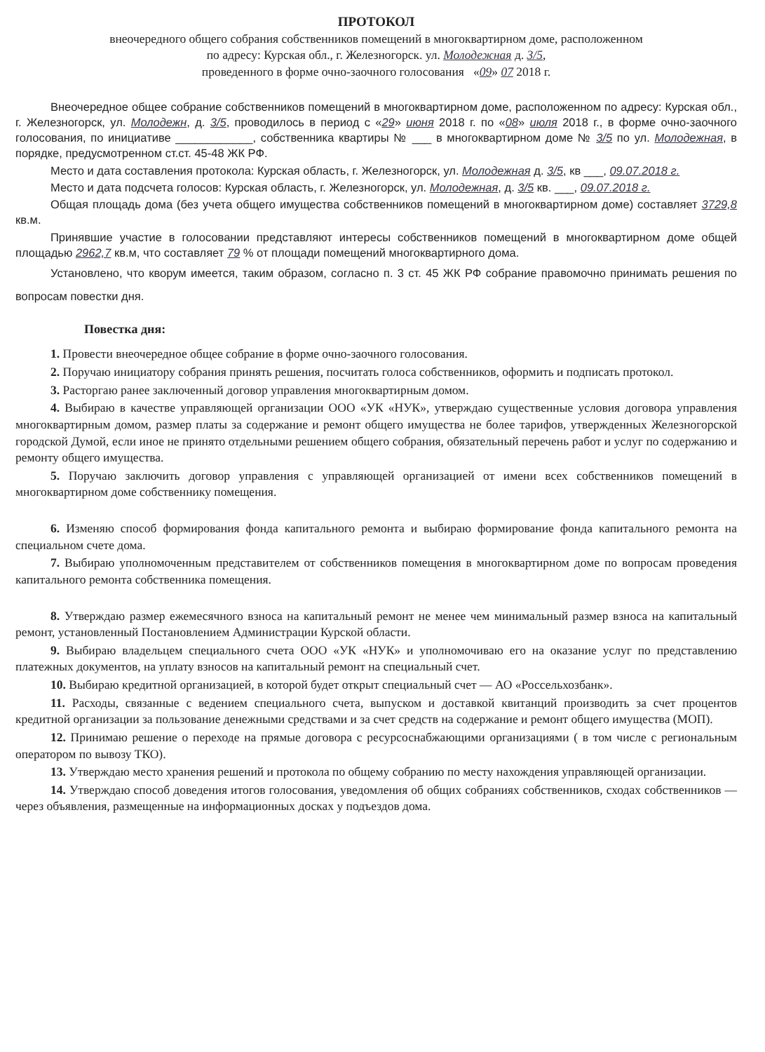ПРОТОКОЛ
внеочередного общего собрания собственников помещений в многоквартирном доме, расположенном
по адресу: Курская обл., г. Железногорск. ул. Молодежная д. 3/5,
проведенного в форме очно-заочного голосования «09» 07 2018 г.
Внеочередное общее собрание собственников помещений в многоквартирном доме, расположенном по адресу: Курская обл., г. Железногорск, ул. Молодежн, д. 3/5, проводилось в период с «29» июня 2018 г. по «08» июля 2018 г., в форме очно-заочного голосования, по инициативе ____________, собственника квартиры № ___ в многоквартирном доме № 3/5 по ул. Молодежная, в порядке, предусмотренном ст.ст. 45-48 ЖК РФ.
Место и дата составления протокола: Курская область, г. Железногорск, ул. Молодежная д. 3/5, кв ___, 09.07.2018 г.
Место и дата подсчета голосов: Курская область, г. Железногорск, ул. Молодежная, д. 3/5 кв. ___, 09.07.2018 г.
Общая площадь дома (без учета общего имущества собственников помещений в многоквартирном доме) составляет 3729,8 кв.м.
Принявшие участие в голосовании представляют интересы собственников помещений в многоквартирном доме общей площадью 2962,7 кв.м, что составляет 79 % от площади помещений многоквартирного дома.
Установлено, что кворум имеется, таким образом, согласно п. 3 ст. 45 ЖК РФ собрание правомочно принимать решения по вопросам повестки дня.
Повестка дня:
1. Провести внеочередное общее собрание в форме очно-заочного голосования.
2. Поручаю инициатору собрания принять решения, посчитать голоса собственников, оформить и подписать протокол.
3. Расторгаю ранее заключенный договор управления многоквартирным домом.
4. Выбираю в качестве управляющей организации ООО «УК «НУК», утверждаю существенные условия договора управления многоквартирным домом, размер платы за содержание и ремонт общего имущества не более тарифов, утвержденных Железногорской городской Думой, если иное не принято отдельными решением общего собрания, обязательный перечень работ и услуг по содержанию и ремонту общего имущества.
5. Поручаю заключить договор управления с управляющей организацией от имени всех собственников помещений в многоквартирном доме собственнику помещения.
6. Изменяю способ формирования фонда капитального ремонта и выбираю формирование фонда капитального ремонта на специальном счете дома.
7. Выбираю уполномоченным представителем от собственников помещения в многоквартирном доме по вопросам проведения капитального ремонта собственника помещения.
8. Утверждаю размер ежемесячного взноса на капитальный ремонт не менее чем минимальный размер взноса на капитальный ремонт, установленный Постановлением Администрации Курской области.
9. Выбираю владельцем специального счета ООО «УК «НУК» и уполномочиваю его на оказание услуг по представлению платежных документов, на уплату взносов на капитальный ремонт на специальный счет.
10. Выбираю кредитной организацией, в которой будет открыт специальный счет — АО «Россельхозбанк».
11. Расходы, связанные с ведением специального счета, выпуском и доставкой квитанций производить за счет процентов кредитной организации за пользование денежными средствами и за счет средств на содержание и ремонт общего имущества (МОП).
12. Принимаю решение о переходе на прямые договора с ресурсоснабжающими организациями ( в том числе с региональным оператором по вывозу ТКО).
13. Утверждаю место хранения решений и протокола по общему собранию по месту нахождения управляющей организации.
14. Утверждаю способ доведения итогов голосования, уведомления об общих собраниях собственников, сходах собственников — через объявления, размещенные на информационных досках у подъездов дома.